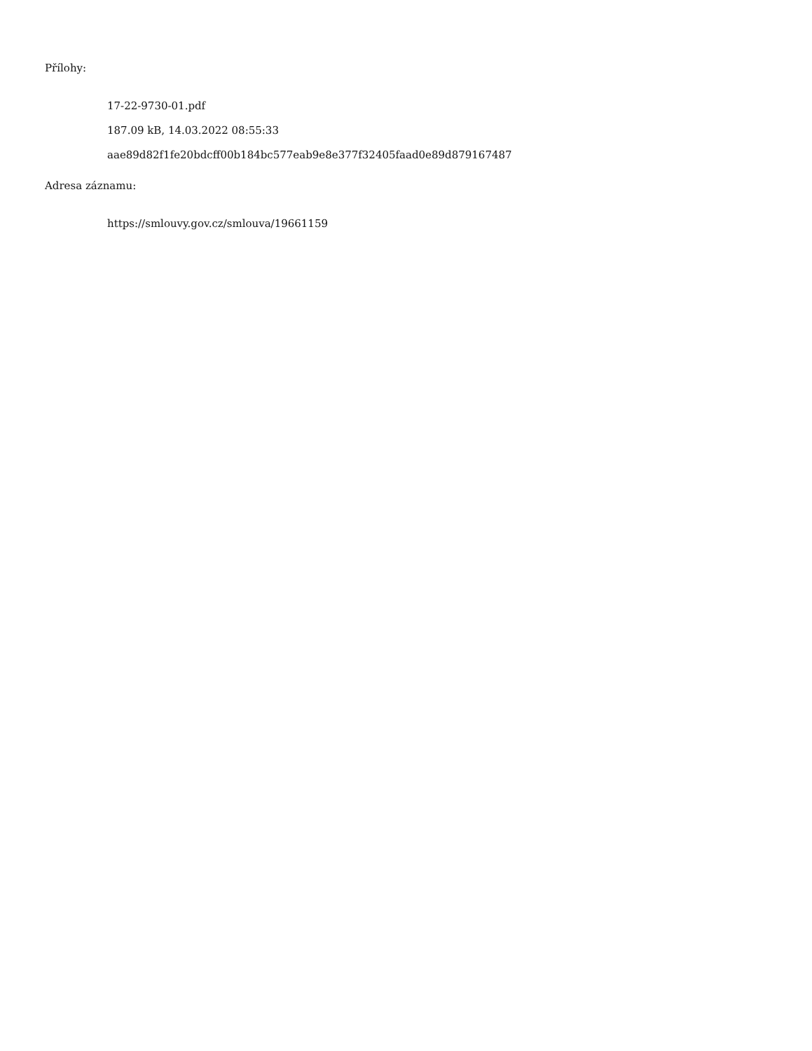Přílohy:
17-22-9730-01.pdf
187.09 kB, 14.03.2022 08:55:33
aae89d82f1fe20bdcff00b184bc577eab9e8e377f32405faad0e89d879167487
Adresa záznamu:
https://smlouvy.gov.cz/smlouva/19661159